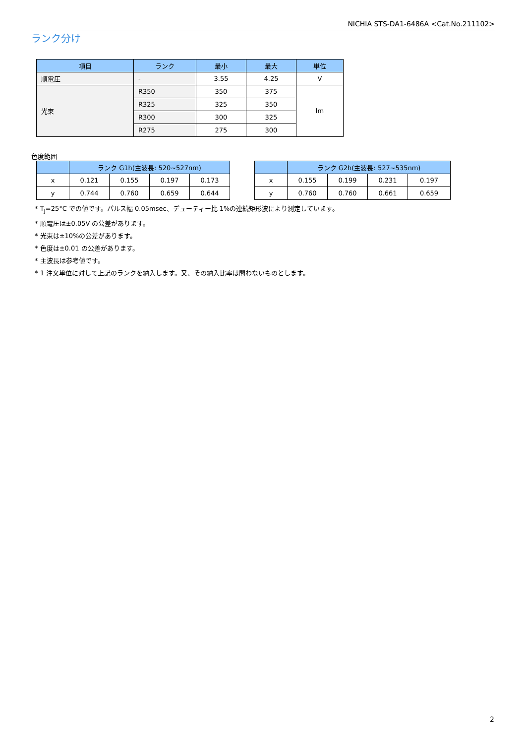NICHIA STS-DA1-6486A <Cat.No.211102>
ランク分け
| 項目 | ランク | 最小 | 最大 | 単位 |
| --- | --- | --- | --- | --- |
| 順電圧 | - | 3.55 | 4.25 | V |
| 光束 | R350 | 350 | 375 | lm |
| | R325 | 325 | 350 | |
| | R300 | 300 | 325 | |
| | R275 | 275 | 300 | |
色度範囲
| | ランク G1h(主波長: 520~527nm) | | | |
| --- | --- | --- | --- | --- |
| x | 0.121 | 0.155 | 0.197 | 0.173 |
| y | 0.744 | 0.760 | 0.659 | 0.644 |
| | ランク G2h(主波長: 527~535nm) | | | |
| --- | --- | --- | --- | --- |
| x | 0.155 | 0.199 | 0.231 | 0.197 |
| y | 0.760 | 0.760 | 0.661 | 0.659 |
* T<sub>J</sub>=25°C での値です。パルス幅 0.05msec、デューティー比 1%の連続矩形波により測定しています。
* 順電圧は±0.05V の公差があります。
* 光束は±10%の公差があります。
* 色度は±0.01 の公差があります。
* 主波長は参考値です。
* 1 注文単位に対して上記のランクを納入します。又、その納入比率は問わないものとします。
2